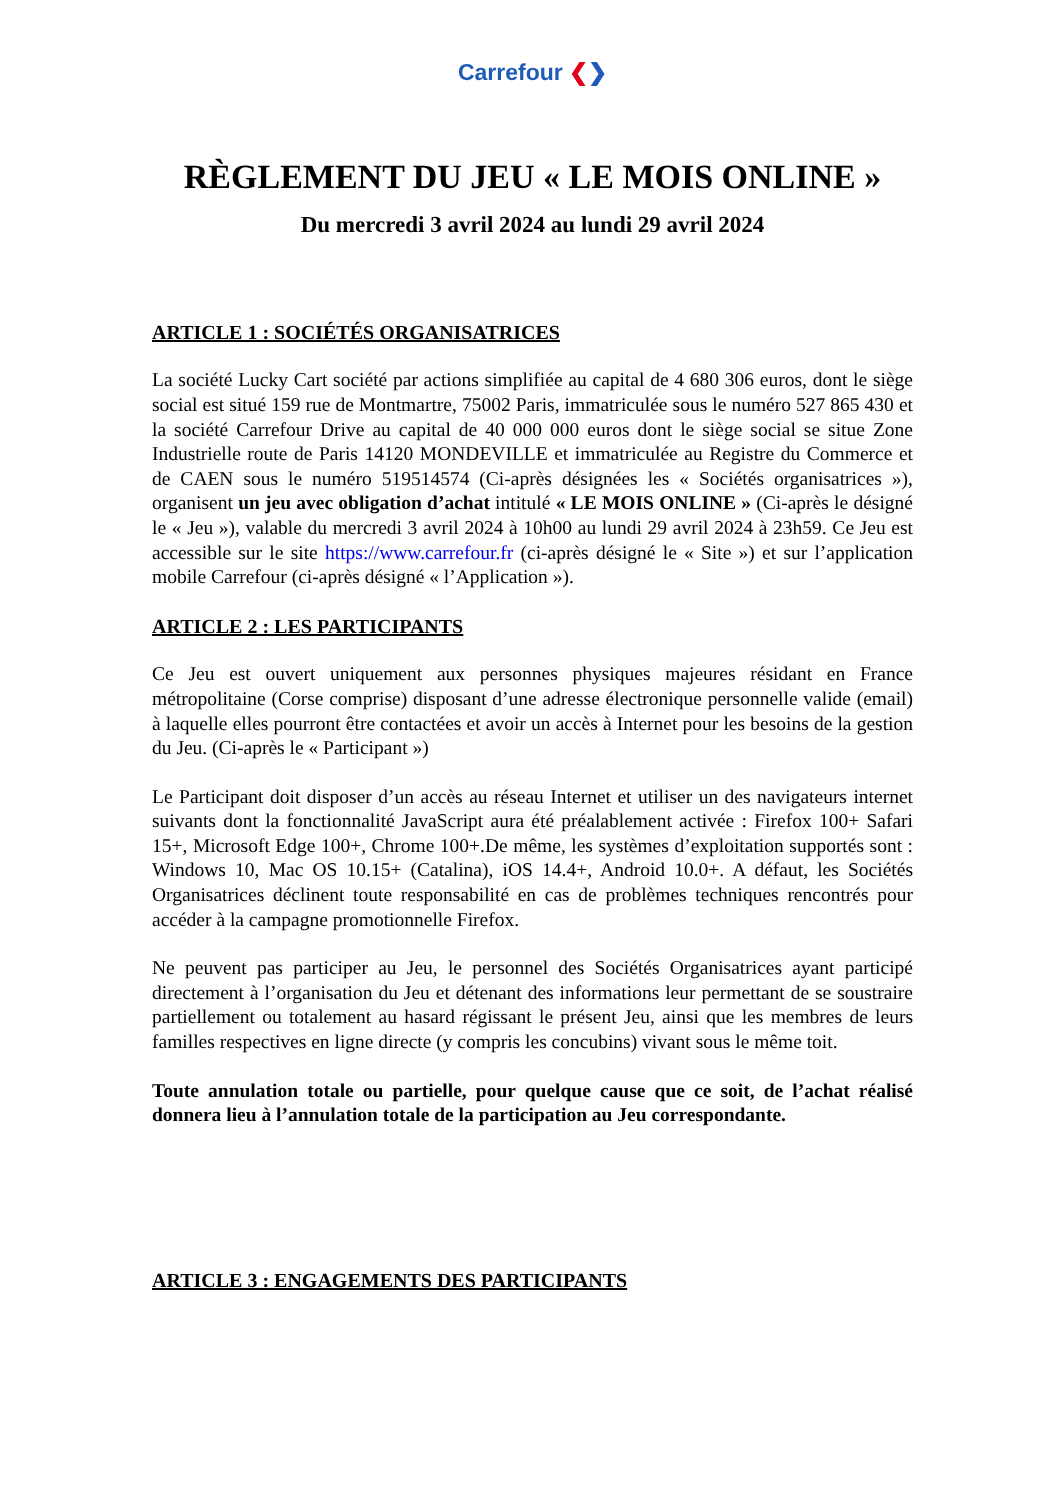Carrefour ❮❯
RÈGLEMENT DU JEU « LE MOIS ONLINE »
Du mercredi 3 avril 2024 au lundi 29 avril 2024
ARTICLE 1 : SOCIÉTÉS ORGANISATRICES
La société Lucky Cart société par actions simplifiée au capital de 4 680 306 euros, dont le siège social est situé 159 rue de Montmartre, 75002 Paris, immatriculée sous le numéro 527 865 430 et la société Carrefour Drive au capital de 40 000 000 euros dont le siège social se situe Zone Industrielle route de Paris 14120 MONDEVILLE et immatriculée au Registre du Commerce et de CAEN sous le numéro 519514574 (Ci-après désignées les « Sociétés organisatrices »), organisent un jeu avec obligation d’achat intitulé « LE MOIS ONLINE » (Ci-après le désigné le « Jeu »), valable du mercredi 3 avril 2024 à 10h00 au lundi 29 avril 2024 à 23h59. Ce Jeu est accessible sur le site https://www.carrefour.fr (ci-après désigné le « Site ») et sur l’application mobile Carrefour (ci-après désigné « l’Application »).
ARTICLE 2 : LES PARTICIPANTS
Ce Jeu est ouvert uniquement aux personnes physiques majeures résidant en France métropolitaine (Corse comprise) disposant d’une adresse électronique personnelle valide (email) à laquelle elles pourront être contactées et avoir un accès à Internet pour les besoins de la gestion du Jeu. (Ci-après le « Participant »)
Le Participant doit disposer d’un accès au réseau Internet et utiliser un des navigateurs internet suivants dont la fonctionnalité JavaScript aura été préalablement activée : Firefox 100+ Safari 15+, Microsoft Edge 100+, Chrome 100+.De même, les systèmes d’exploitation supportés sont : Windows 10, Mac OS 10.15+ (Catalina), iOS 14.4+, Android 10.0+. A défaut, les Sociétés Organisatrices déclinent toute responsabilité en cas de problèmes techniques rencontrés pour accéder à la campagne promotionnelle Firefox.
Ne peuvent pas participer au Jeu, le personnel des Sociétés Organisatrices ayant participé directement à l’organisation du Jeu et détenant des informations leur permettant de se soustraire partiellement ou totalement au hasard régissant le présent Jeu, ainsi que les membres de leurs familles respectives en ligne directe (y compris les concubins) vivant sous le même toit.
Toute annulation totale ou partielle, pour quelque cause que ce soit, de l’achat réalisé donnera lieu à l’annulation totale de la participation au Jeu correspondante.
ARTICLE 3 : ENGAGEMENTS DES PARTICIPANTS